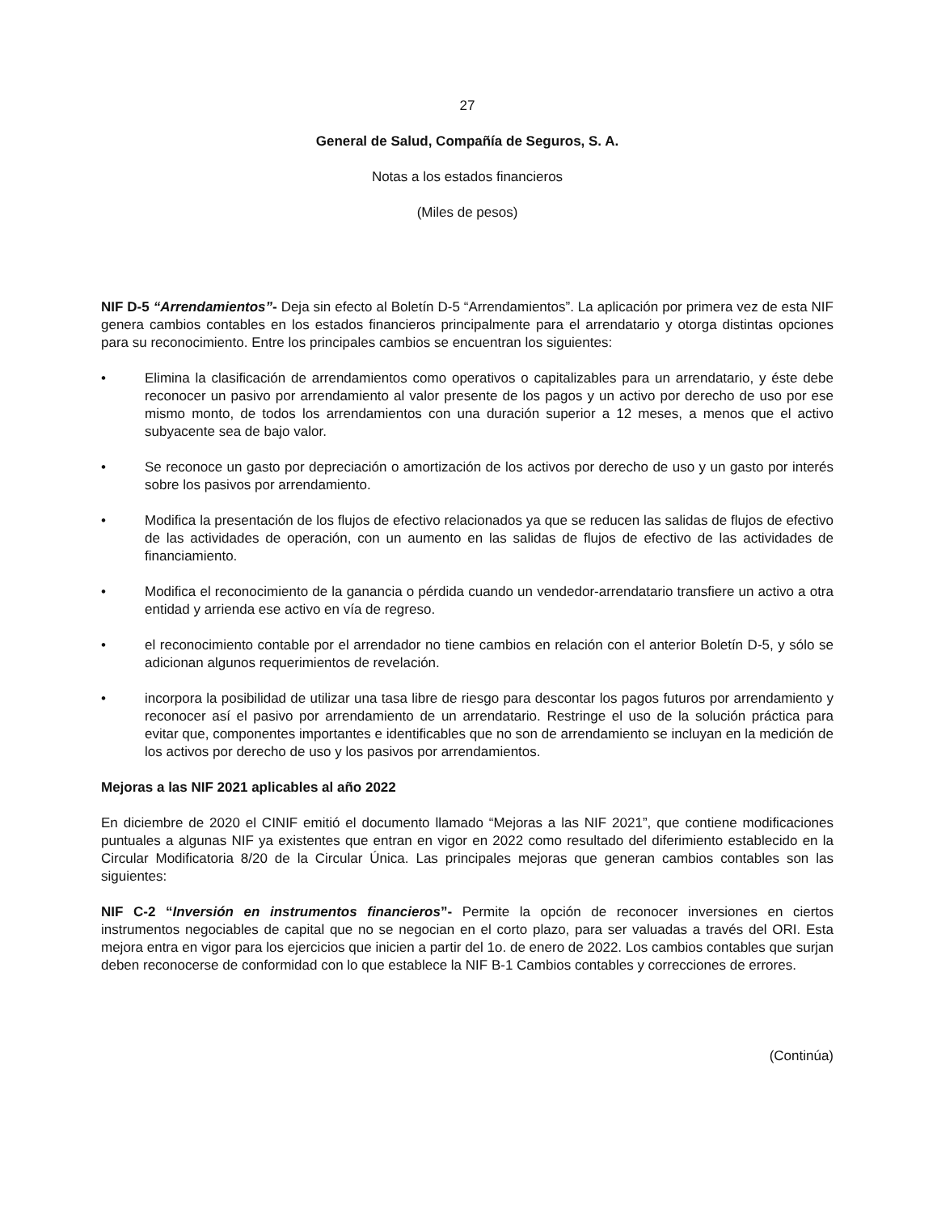27
General de Salud, Compañía de Seguros, S. A.
Notas a los estados financieros
(Miles de pesos)
NIF D-5 “Arrendamientos”- Deja sin efecto al Boletín D-5 “Arrendamientos”. La aplicación por primera vez de esta NIF genera cambios contables en los estados financieros principalmente para el arrendatario y otorga distintas opciones para su reconocimiento. Entre los principales cambios se encuentran los siguientes:
• Elimina la clasificación de arrendamientos como operativos o capitalizables para un arrendatario, y éste debe reconocer un pasivo por arrendamiento al valor presente de los pagos y un activo por derecho de uso por ese mismo monto, de todos los arrendamientos con una duración superior a 12 meses, a menos que el activo subyacente sea de bajo valor.
• Se reconoce un gasto por depreciación o amortización de los activos por derecho de uso y un gasto por interés sobre los pasivos por arrendamiento.
• Modifica la presentación de los flujos de efectivo relacionados ya que se reducen las salidas de flujos de efectivo de las actividades de operación, con un aumento en las salidas de flujos de efectivo de las actividades de financiamiento.
• Modifica el reconocimiento de la ganancia o pérdida cuando un vendedor-arrendatario transfiere un activo a otra entidad y arrienda ese activo en vía de regreso.
• el reconocimiento contable por el arrendador no tiene cambios en relación con el anterior Boletín D-5, y sólo se adicionan algunos requerimientos de revelación.
• incorpora la posibilidad de utilizar una tasa libre de riesgo para descontar los pagos futuros por arrendamiento y reconocer así el pasivo por arrendamiento de un arrendatario. Restringe el uso de la solución práctica para evitar que, componentes importantes e identificables que no son de arrendamiento se incluyan en la medición de los activos por derecho de uso y los pasivos por arrendamientos.
Mejoras a las NIF 2021 aplicables al año 2022
En diciembre de 2020 el CINIF emitió el documento llamado “Mejoras a las NIF 2021”, que contiene modificaciones puntuales a algunas NIF ya existentes que entran en vigor en 2022 como resultado del diferimiento establecido en la Circular Modificatoria 8/20 de la Circular Única. Las principales mejoras que generan cambios contables son las siguientes:
NIF C-2 “Inversión en instrumentos financieros”- Permite la opción de reconocer inversiones en ciertos instrumentos negociables de capital que no se negocian en el corto plazo, para ser valuadas a través del ORI. Esta mejora entra en vigor para los ejercicios que inicien a partir del 1o. de enero de 2022. Los cambios contables que surjan deben reconocerse de conformidad con lo que establece la NIF B-1 Cambios contables y correcciones de errores.
(Continúa)